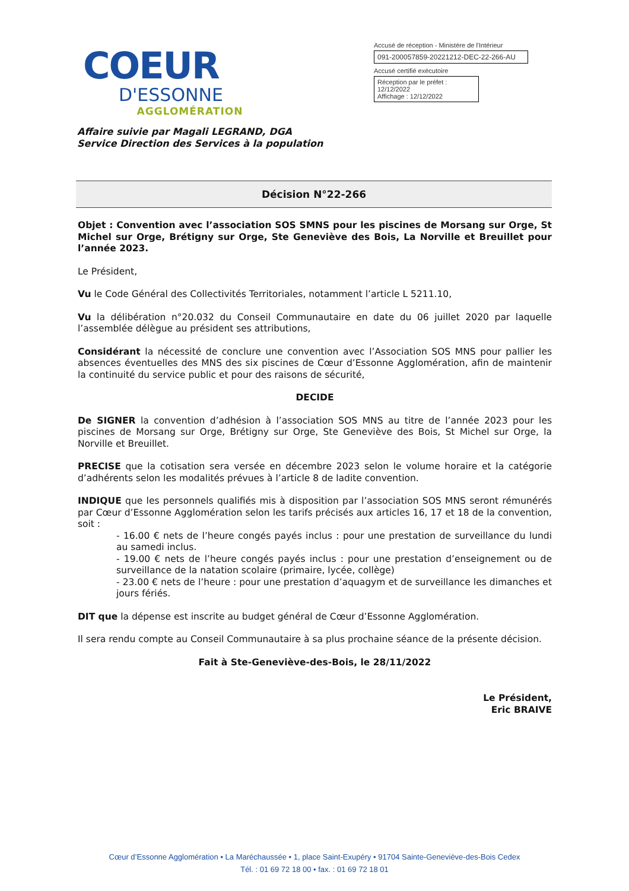COEUR
D'ESSONNE
AGGLOMÉRATION
Accusé de réception - Ministère de l'Intérieur
091-200057859-20221212-DEC-22-266-AU
Accusé certifié exécutoire
Réception par le préfet : 12/12/2022
Affichage : 12/12/2022
Affaire suivie par Magali LEGRAND, DGA
Service Direction des Services à la population
Décision N°22-266
Objet : Convention avec l’association SOS SMNS pour les piscines de Morsang sur Orge, St Michel sur Orge, Brétigny sur Orge, Ste Geneviève des Bois, La Norville et Breuillet pour l’année 2023.
Le Président,
Vu le Code Général des Collectivités Territoriales, notamment l’article L 5211.10,
Vu la délibération n°20.032 du Conseil Communautaire en date du 06 juillet 2020 par laquelle l’assemblée délègue au président ses attributions,
Considérant la nécessité de conclure une convention avec l’Association SOS MNS pour pallier les absences éventuelles des MNS des six piscines de Cœur d’Essonne Agglomération, afin de maintenir la continuité du service public et pour des raisons de sécurité,
DECIDE
De SIGNER la convention d’adhésion à l’association SOS MNS au titre de l’année 2023 pour les piscines de Morsang sur Orge, Brétigny sur Orge, Ste Geneviève des Bois, St Michel sur Orge, la Norville et Breuillet.
PRECISE que la cotisation sera versée en décembre 2023 selon le volume horaire et la catégorie d’adhérents selon les modalités prévues à l’article 8 de ladite convention.
INDIQUE que les personnels qualifiés mis à disposition par l’association SOS MNS seront rémunérés par Cœur d’Essonne Agglomération selon les tarifs précisés aux articles 16, 17 et 18 de la convention, soit :
- 16.00 € nets de l’heure congés payés inclus : pour une prestation de surveillance du lundi au samedi inclus.
- 19.00 € nets de l’heure congés payés inclus : pour une prestation d’enseignement ou de surveillance de la natation scolaire (primaire, lycée, collège)
- 23.00 € nets de l’heure : pour une prestation d’aquagym et de surveillance les dimanches et jours fériés.
DIT que la dépense est inscrite au budget général de Cœur d’Essonne Agglomération.
Il sera rendu compte au Conseil Communautaire à sa plus prochaine séance de la présente décision.
Fait à Ste-Geneviève-des-Bois, le 28/11/2022
Le Président,
Eric BRAIVE
Cœur d’Essonne Agglomération • La Maréchaussée • 1, place Saint-Exupéry • 91704 Sainte-Geneviève-des-Bois Cedex
Tél. : 01 69 72 18 00 • fax. : 01 69 72 18 01